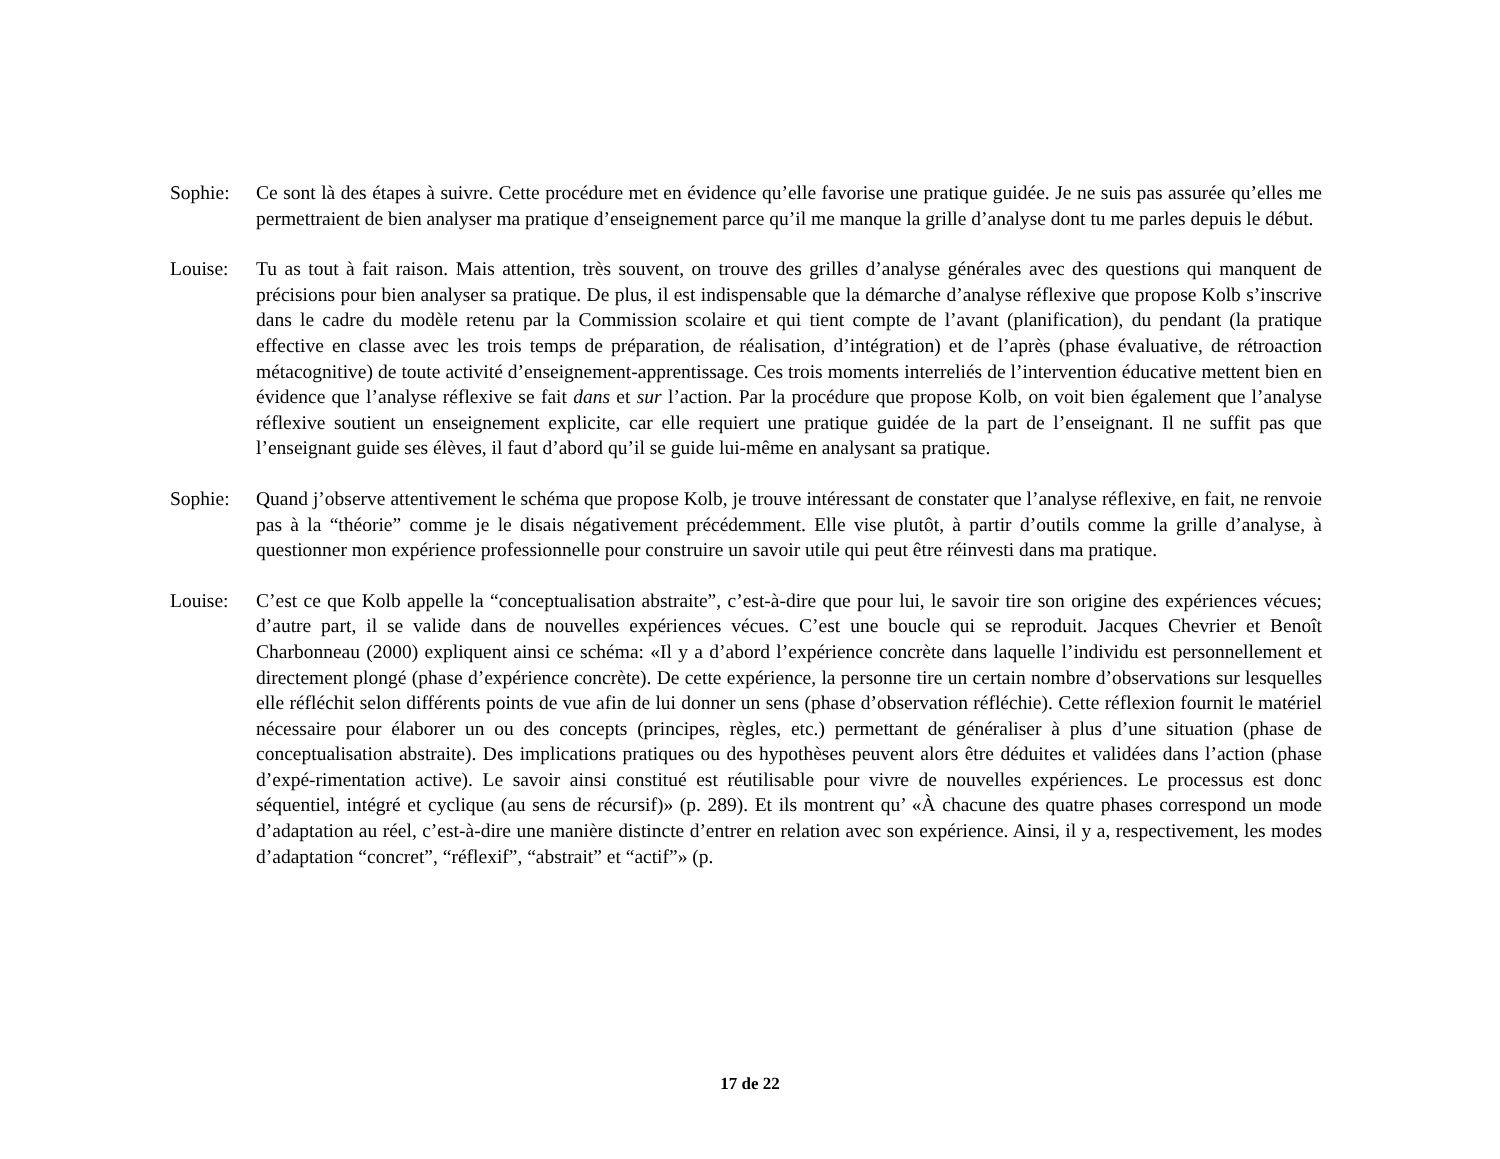Sophie: Ce sont là des étapes à suivre. Cette procédure met en évidence qu’elle favorise une pratique guidée. Je ne suis pas assurée qu’elles me permettraient de bien analyser ma pratique d’enseignement parce qu’il me manque la grille d’analyse dont tu me parles depuis le début.
Louise: Tu as tout à fait raison. Mais attention, très souvent, on trouve des grilles d’analyse générales avec des questions qui manquent de précisions pour bien analyser sa pratique. De plus, il est indispensable que la démarche d’analyse ré­flexive que propose Kolb s’inscrive dans le cadre du modèle retenu par la Commission scolaire et qui tient compte de l’avant (planification), du pendant (la pratique effective en classe avec les trois temps de préparation, de réalisation, d’intégration) et de l’après (phase évaluative, de rétroaction métacognitive) de toute activité d’enseignement-apprentissage. Ces trois moments interreliés de l’intervention éducative mettent bien en évidence que l’analyse ré­flexive se fait dans et sur l’action. Par la procédure que propose Kolb, on voit bien également que l’analyse réflexive soutient un enseignement explicite, car elle requiert une pratique guidée de la part de l’enseignant. Il ne suffit pas que l’enseignant guide ses élèves, il faut d’abord qu’il se guide lui-même en analysant sa pratique.
Sophie: Quand j’observe attentivement le schéma que propose Kolb, je trouve intéressant de constater que l’analyse réflexive, en fait, ne renvoie pas à la “théorie” comme je le disais négativement précédemment. Elle vise plutôt, à partir d’outils comme la grille d’analyse, à questionner mon expérience professionnelle pour construire un savoir utile qui peut être réinvesti dans ma pratique.
Louise: C’est ce que Kolb appelle la “conceptualisation abstraite”, c’est-à-dire que pour lui, le savoir tire son origine des ex­périences vécues; d’autre part, il se valide dans de nouvelles expériences vécues. C’est une boucle qui se reproduit. Jacques Chevrier et Benoît Charbonneau (2000) expliquent ainsi ce schéma: «Il y a d’abord l’expérience concrète dans laquelle l’individu est personnellement et directement plongé (phase d’expérience concrète). De cette expé­rience, la personne tire un certain nombre d’observations sur lesquelles elle réfléchit selon différents points de vue afin de lui donner un sens (phase d’observation réfléchie). Cette réflexion fournit le matériel nécessaire pour élaborer un ou des concepts (principes, règles, etc.) permettant de généraliser à plus d’une situation (phase de conceptualisa­tion abstraite). Des implications pratiques ou des hypothèses peuvent alors être déduites et validées dans l’action (phase d’expé-rimentation active). Le savoir ainsi constitué est réutilisable pour vivre de nouvelles expériences. Le processus est donc séquentiel, intégré et cyclique (au sens de récursif)» (p. 289). Et ils montrent qu’ «À chacune des quatre phases correspond un mode d’adaptation au réel, c’est-à-dire une manière distincte d’entrer en relation avec son expérience. Ainsi, il y a, respectivement, les modes d’adaptation “concret”, “réflexif”, “abstrait” et “actif”» (p.
17 de 22